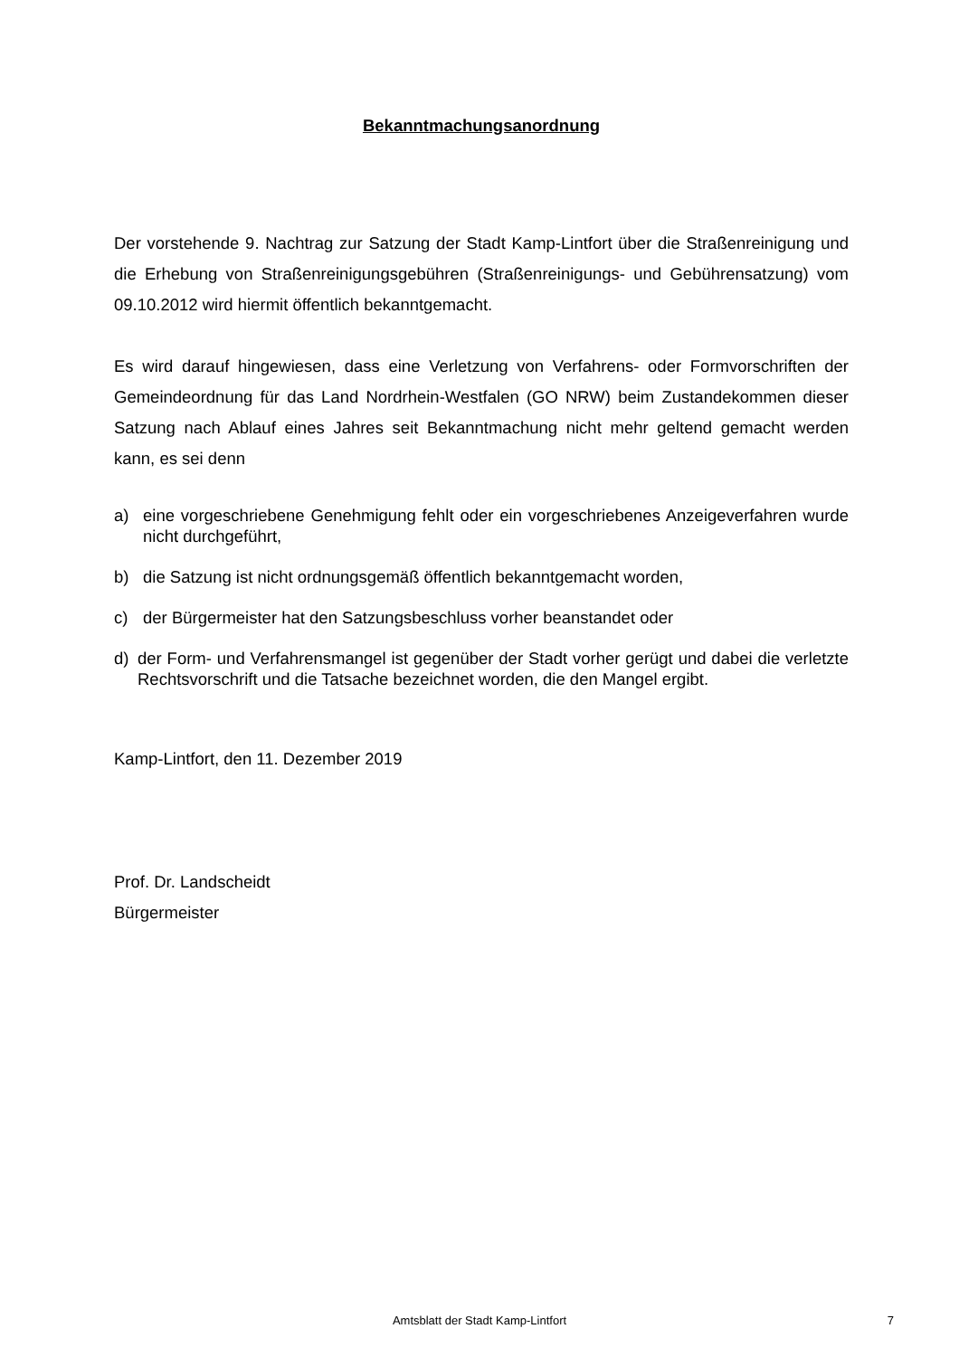Bekanntmachungsanordnung
Der vorstehende 9. Nachtrag zur Satzung der Stadt Kamp-Lintfort über die Straßenreinigung und die Erhebung von Straßenreinigungsgebühren (Straßenreinigungs- und Gebührensatzung) vom 09.10.2012 wird hiermit öffentlich bekanntgemacht.
Es wird darauf hingewiesen, dass eine Verletzung von Verfahrens- oder Formvorschriften der Gemeindeordnung für das Land Nordrhein-Westfalen (GO NRW) beim Zustandekommen dieser Satzung nach Ablauf eines Jahres seit Bekanntmachung nicht mehr geltend gemacht werden kann, es sei denn
a) eine vorgeschriebene Genehmigung fehlt oder ein vorgeschriebenes Anzeigeverfahren wurde nicht durchgeführt,
b) die Satzung ist nicht ordnungsgemäß öffentlich bekanntgemacht worden,
c) der Bürgermeister hat den Satzungsbeschluss vorher beanstandet oder
d) der Form- und Verfahrensmangel ist gegenüber der Stadt vorher gerügt und dabei die verletzte Rechtsvorschrift und die Tatsache bezeichnet worden, die den Mangel ergibt.
Kamp-Lintfort, den 11. Dezember 2019
Prof. Dr. Landscheidt
Bürgermeister
Amtsblatt der Stadt Kamp-Lintfort
7